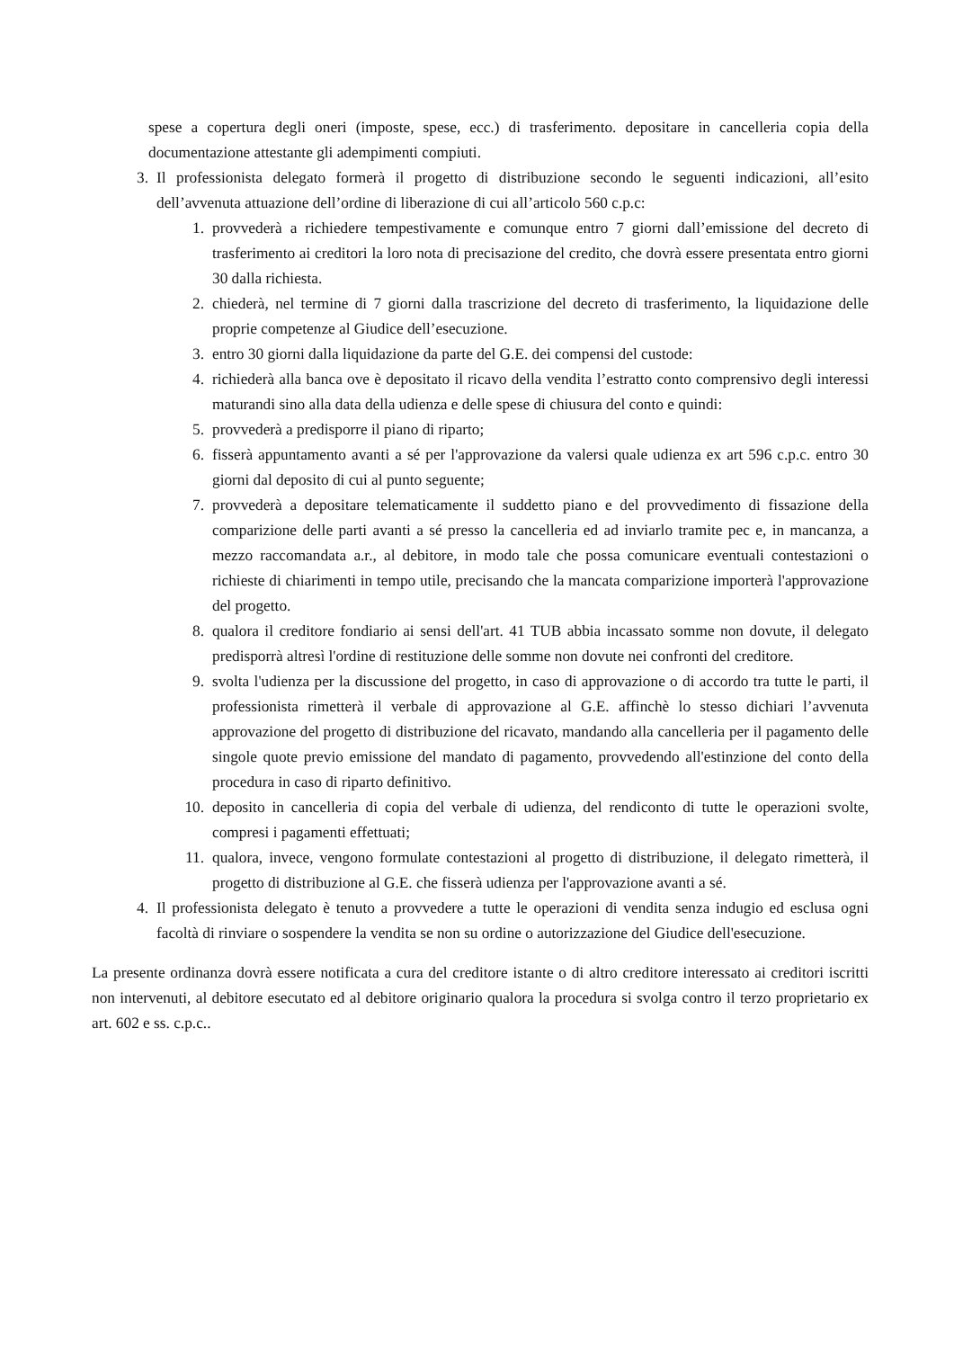spese a copertura degli oneri (imposte, spese, ecc.) di trasferimento. depositare in cancelleria copia della documentazione attestante gli adempimenti compiuti.
3. Il professionista delegato formerà il progetto di distribuzione secondo le seguenti indicazioni, all’esito dell’avvenuta attuazione dell’ordine di liberazione di cui all’articolo 560 c.p.c:
1. provvederà a richiedere tempestivamente e comunque entro 7 giorni dall’emissione del decreto di trasferimento ai creditori la loro nota di precisazione del credito, che dovrà essere presentata entro giorni 30 dalla richiesta.
2. chiederà, nel termine di 7 giorni dalla trascrizione del decreto di trasferimento, la liquidazione delle proprie competenze al Giudice dell’esecuzione.
3. entro 30 giorni dalla liquidazione da parte del G.E. dei compensi del custode:
4. richiederà alla banca ove è depositato il ricavo della vendita l’estratto conto comprensivo degli interessi maturandi sino alla data della udienza e delle spese di chiusura del conto e quindi:
5. provvederà a predisporre il piano di riparto;
6. fisserà appuntamento avanti a sé per l'approvazione da valersi quale udienza ex art 596 c.p.c. entro 30 giorni dal deposito di cui al punto seguente;
7. provvederà a depositare telematicamente il suddetto piano e del provvedimento di fissazione della comparizione delle parti avanti a sé presso la cancelleria ed ad inviarlo tramite pec e, in mancanza, a mezzo raccomandata a.r., al debitore, in modo tale che possa comunicare eventuali contestazioni o richieste di chiarimenti in tempo utile, precisando che la mancata comparizione importerà l'approvazione del progetto.
8. qualora il creditore fondiario ai sensi dell'art. 41 TUB abbia incassato somme non dovute, il delegato predisporrà altresì l'ordine di restituzione delle somme non dovute nei confronti del creditore.
9. svolta l'udienza per la discussione del progetto, in caso di approvazione o di accordo tra tutte le parti, il professionista rimetterà il verbale di approvazione al G.E. affinchè lo stesso dichiari l’avvenuta approvazione del progetto di distribuzione del ricavato, mandando alla cancelleria per il pagamento delle singole quote previo emissione del mandato di pagamento, provvedendo all'estinzione del conto della procedura in caso di riparto definitivo.
10. deposito in cancelleria di copia del verbale di udienza, del rendiconto di tutte le operazioni svolte, compresi i pagamenti effettuati;
11. qualora, invece, vengono formulate contestazioni al progetto di distribuzione, il delegato rimetterà, il progetto di distribuzione al G.E. che fisserà udienza per l'approvazione avanti a sé.
4. Il professionista delegato è tenuto a provvedere a tutte le operazioni di vendita senza indugio ed esclusa ogni facoltà di rinviare o sospendere la vendita se non su ordine o autorizzazione del Giudice dell'esecuzione.
La presente ordinanza dovrà essere notificata a cura del creditore istante o di altro creditore interessato ai creditori iscritti non intervenuti, al debitore esecutato ed al debitore originario qualora la procedura si svolga contro il terzo proprietario ex art. 602 e ss. c.p.c..